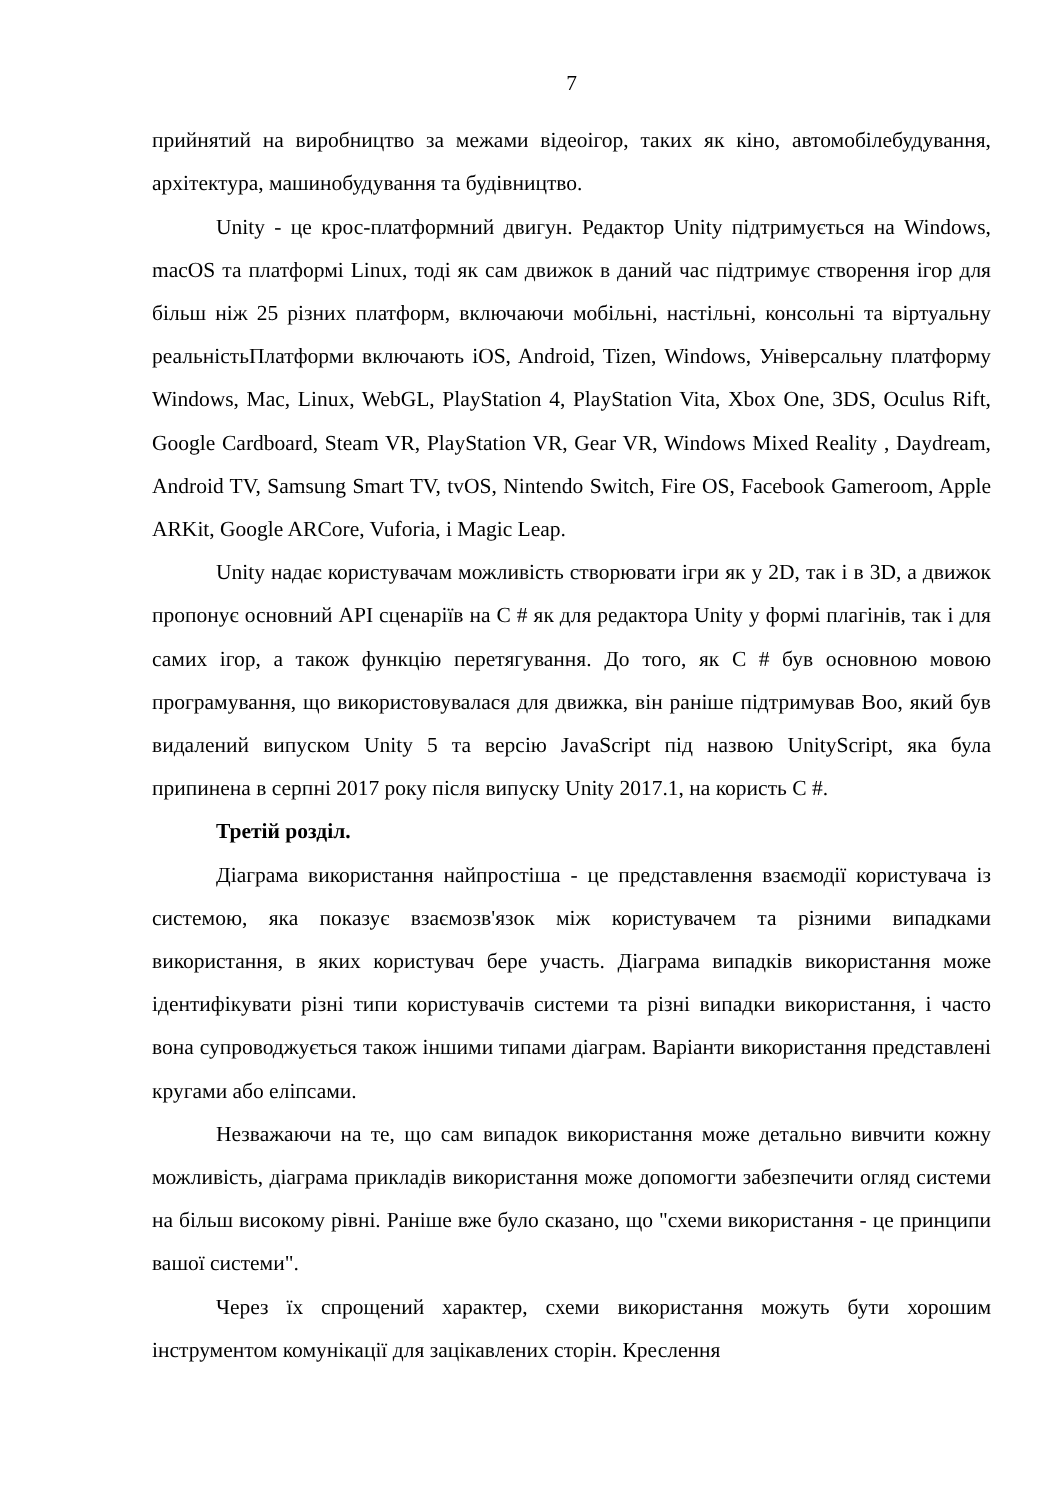7
прийнятий на виробництво за межами відеоігор, таких як кіно, автомобілебудування, архітектура, машинобудування та будівництво.
Unity - це крос-платформний двигун. Редактор Unity підтримується на Windows, macOS та платформі Linux, тоді як сам движок в даний час підтримує створення ігор для більш ніж 25 різних платформ, включаючи мобільні, настільні, консольні та віртуальну реальністьПлатформи включають iOS, Android, Tizen, Windows, Універсальну платформу Windows, Mac, Linux, WebGL, PlayStation 4, PlayStation Vita, Xbox One, 3DS, Oculus Rift, Google Cardboard, Steam VR, PlayStation VR, Gear VR, Windows Mixed Reality , Daydream, Android TV, Samsung Smart TV, tvOS, Nintendo Switch, Fire OS, Facebook Gameroom, Apple ARKit, Google ARCore, Vuforia, і Magic Leap.
Unity надає користувачам можливість створювати ігри як у 2D, так і в 3D, а движок пропонує основний API сценаріїв на C # як для редактора Unity у формі плагінів, так і для самих ігор, а також функцію перетягування. До того, як C # був основною мовою програмування, що використовувалася для движка, він раніше підтримував Boo, який був видалений випуском Unity 5 та версію JavaScript під назвою UnityScript, яка була припинена в серпні 2017 року після випуску Unity 2017.1, на користь C #.
Третій розділ.
Діаграма використання найпростіша - це представлення взаємодії користувача із системою, яка показує взаємозв'язок між користувачем та різними випадками використання, в яких користувач бере участь. Діаграма випадків використання може ідентифікувати різні типи користувачів системи та різні випадки використання, і часто вона супроводжується також іншими типами діаграм. Варіанти використання представлені кругами або еліпсами.
Незважаючи на те, що сам випадок використання може детально вивчити кожну можливість, діаграма прикладів використання може допомогти забезпечити огляд системи на більш високому рівні. Раніше вже було сказано, що "схеми використання - це принципи вашої системи".
Через їх спрощений характер, схеми використання можуть бути хорошим інструментом комунікації для зацікавлених сторін. Креслення